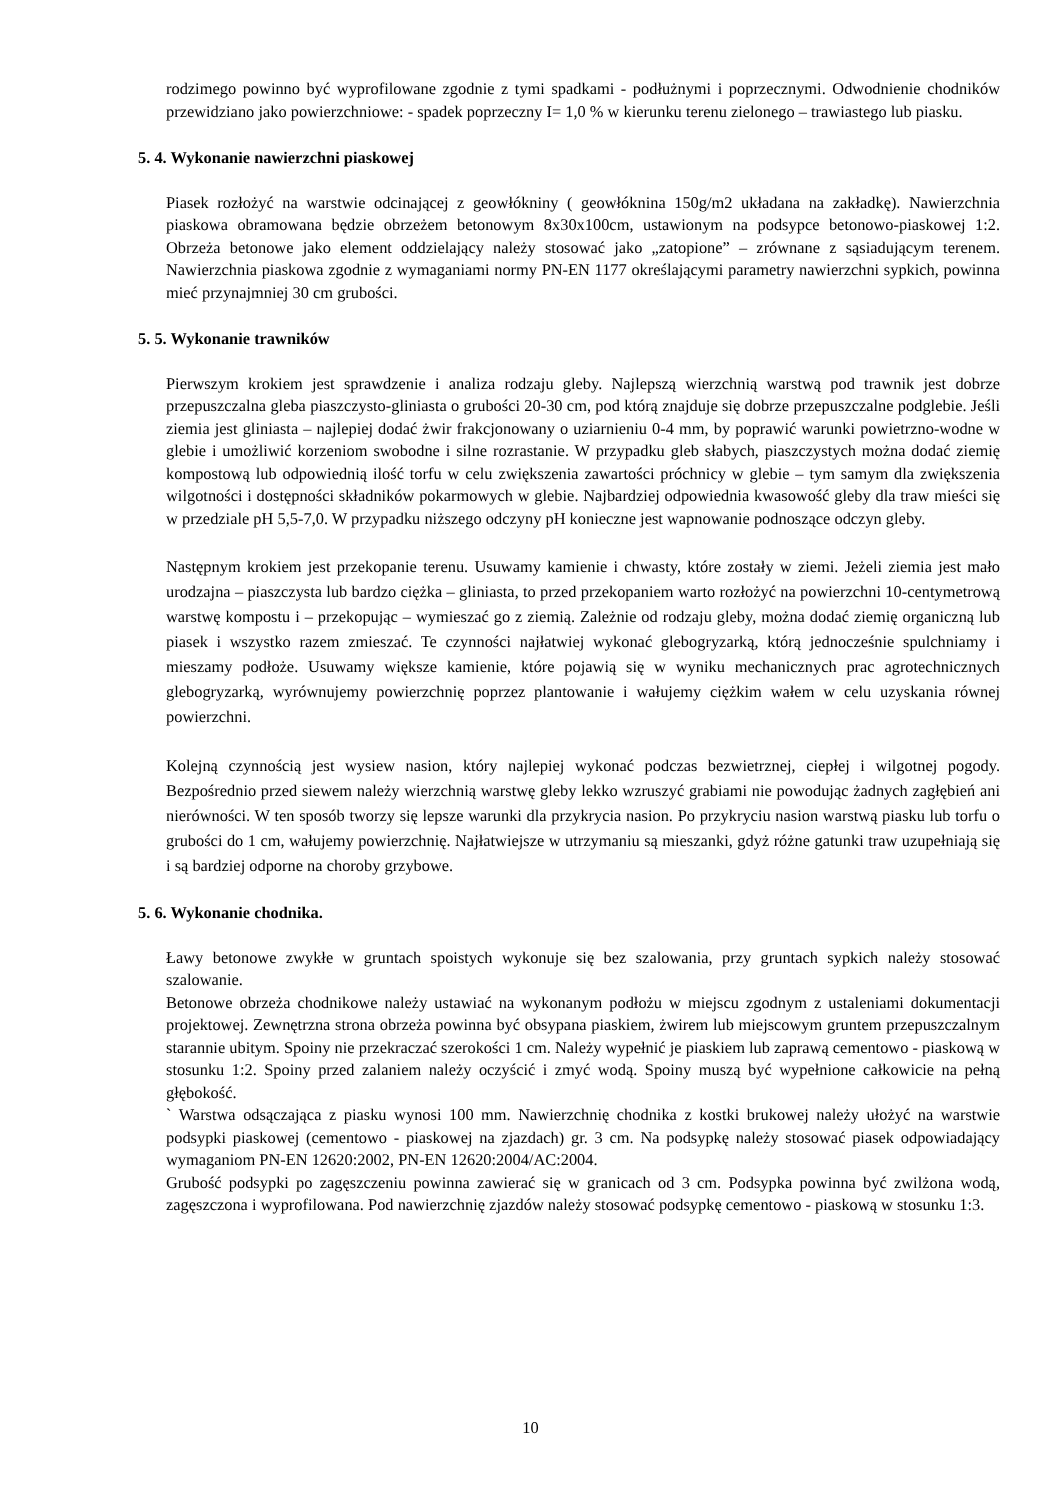rodzimego powinno być wyprofilowane zgodnie z tymi spadkami - podłużnymi i poprzecznymi. Odwodnienie chodników przewidziano jako powierzchniowe: - spadek poprzeczny I= 1,0 % w kierunku terenu zielonego – trawiastego lub piasku.
5. 4. Wykonanie nawierzchni piaskowej
Piasek rozłożyć na warstwie odcinającej z geowłókniny ( geowłóknina 150g/m2 układana na zakładkę). Nawierzchnia piaskowa obramowana będzie obrzeżem betonowym 8x30x100cm, ustawionym na podsypce betonowo-piaskowej 1:2. Obrzeża betonowe jako element oddzielający należy stosować jako „zatopione” – zrównane z sąsiadującym terenem. Nawierzchnia piaskowa zgodnie z wymaganiami normy PN-EN 1177 określającymi parametry nawierzchni sypkich, powinna mieć przynajmniej 30 cm grubości.
5. 5. Wykonanie trawników
Pierwszym krokiem jest sprawdzenie i analiza rodzaju gleby. Najlepszą wierzchnią warstwą pod trawnik jest dobrze przepuszczalna gleba piaszczysto-gliniasta o grubości 20-30 cm, pod którą znajduje się dobrze przepuszczalne podglebie. Jeśli ziemia jest gliniasta – najlepiej dodać żwir frakcjonowany o uziarnieniu 0-4 mm, by poprawić warunki powietrzno-wodne w glebie i umożliwić korzeniom swobodne i silne rozrastanie. W przypadku gleb słabych, piaszczystych można dodać ziemię kompostową lub odpowiednią ilość torfu w celu zwiększenia zawartości próchnicy w glebie – tym samym dla zwiększenia wilgotności i dostępności składników pokarmowych w glebie. Najbardziej odpowiednia kwasowość gleby dla traw mieści się w przedziale pH 5,5-7,0. W przypadku niższego odczyny pH konieczne jest wapnowanie podnoszące odczyn gleby.
Następnym krokiem jest przekopanie terenu. Usuwamy kamienie i chwasty, które zostały w ziemi. Jeżeli ziemia jest mało urodzajna – piaszczysta lub bardzo ciężka – gliniasta, to przed przekopaniem warto rozłożyć na powierzchni 10-centymetrową warstwę kompostu i – przekopując – wymieszać go z ziemią. Zależnie od rodzaju gleby, można dodać ziemię organiczną lub piasek i wszystko razem zmieszać. Te czynności najłatwiej wykonać glebogryzarką, którą jednocześnie spulchniamy i mieszamy podłoże. Usuwamy większe kamienie, które pojawią się w wyniku mechanicznych prac agrotechnicznych glebogryzarką, wyrównujemy powierzchnię poprzez plantowanie i wałujemy ciężkim wałem w celu uzyskania równej powierzchni.
Kolejną czynnością jest wysiew nasion, który najlepiej wykonać podczas bezwietrznej, ciepłej i wilgotnej pogody. Bezpośrednio przed siewem należy wierzchnią warstwę gleby lekko wzruszyć grabiami nie powodując żadnych zagłębień ani nierówności. W ten sposób tworzy się lepsze warunki dla przykrycia nasion. Po przykryciu nasion warstwą piasku lub torfu o grubości do 1 cm, wałujemy powierzchnię. Najłatwiejsze w utrzymaniu są mieszanki, gdyż różne gatunki traw uzupełniają się i są bardziej odporne na choroby grzybowe.
5. 6. Wykonanie chodnika.
Ławy betonowe zwykłe w gruntach spoistych wykonuje się bez szalowania, przy gruntach sypkich należy stosować szalowanie.
Betonowe obrzeża chodnikowe należy ustawiać na wykonanym podłożu w miejscu zgodnym z ustaleniami dokumentacji projektowej. Zewnętrzna strona obrzeża powinna być obsypana piaskiem, żwirem lub miejscowym gruntem przepuszczalnym starannie ubitym. Spoiny nie przekraczać szerokości 1 cm. Należy wypełnić je piaskiem lub zaprawą cementowo - piaskową w stosunku 1:2. Spoiny przed zalaniem należy oczyścić i zmyć wodą. Spoiny muszą być wypełnione całkowicie na pełną głębokość.
` Warstwa odsączająca z piasku wynosi 100 mm. Nawierzchnię chodnika z kostki brukowej należy ułożyć na warstwie podsypki piaskowej (cementowo - piaskowej na zjazdach) gr. 3 cm. Na podsypkę należy stosować piasek odpowiadający wymaganiom PN-EN 12620:2002, PN-EN 12620:2004/AC:2004.
Grubość podsypki po zagęszczeniu powinna zawierać się w granicach od 3 cm. Podsypka powinna być zwilżona wodą, zagęszczona i wyprofilowana. Pod nawierzchnię zjazdów należy stosować podsypkę cementowo - piaskową w stosunku 1:3.
10